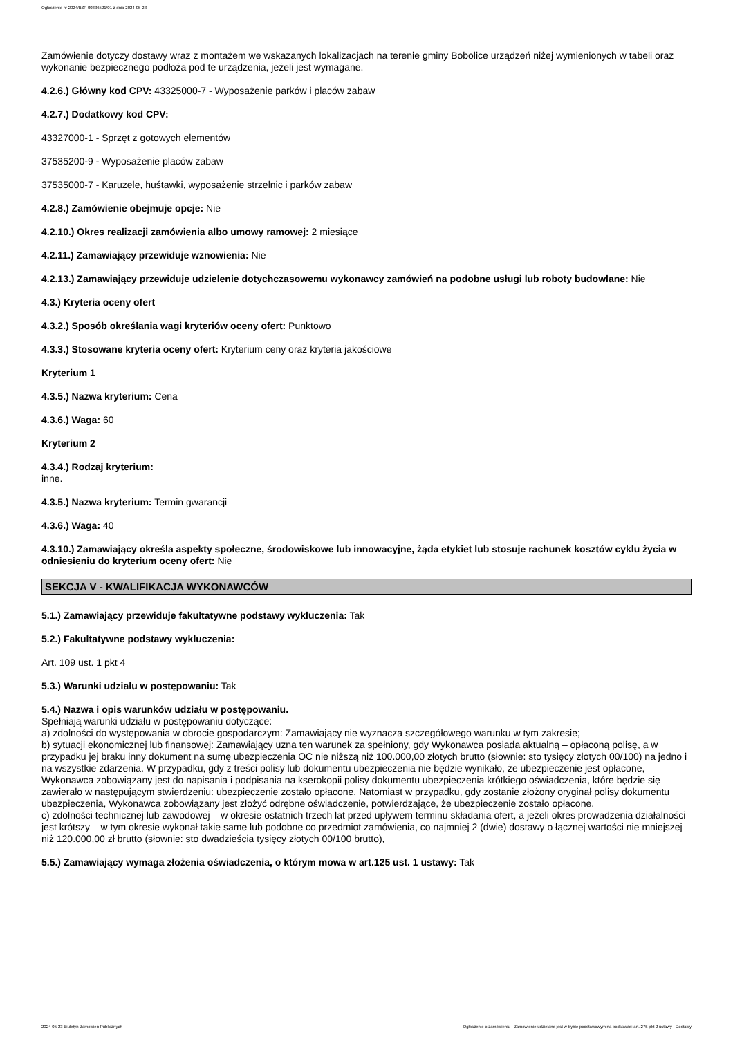Ogłoszenie nr 2024/BZP 00336521/01 z dnia 2024-05-23
Zamówienie dotyczy dostawy wraz z montażem we wskazanych lokalizacjach na terenie gminy Bobolice urządzeń niżej wymienionych w tabeli oraz wykonanie bezpiecznego podłoża pod te urządzenia, jeżeli jest wymagane.
4.2.6.) Główny kod CPV: 43325000-7 - Wyposażenie parków i placów zabaw
4.2.7.) Dodatkowy kod CPV:
43327000-1 - Sprzęt z gotowych elementów
37535200-9 - Wyposażenie placów zabaw
37535000-7 - Karuzele, huśtawki, wyposażenie strzelnic i parków zabaw
4.2.8.) Zamówienie obejmuje opcje: Nie
4.2.10.) Okres realizacji zamówienia albo umowy ramowej: 2 miesiące
4.2.11.) Zamawiający przewiduje wznowienia: Nie
4.2.13.) Zamawiający przewiduje udzielenie dotychczasowemu wykonawcy zamówień na podobne usługi lub roboty budowlane: Nie
4.3.) Kryteria oceny ofert
4.3.2.) Sposób określania wagi kryteriów oceny ofert: Punktowo
4.3.3.) Stosowane kryteria oceny ofert: Kryterium ceny oraz kryteria jakościowe
Kryterium 1
4.3.5.) Nazwa kryterium: Cena
4.3.6.) Waga: 60
Kryterium 2
4.3.4.) Rodzaj kryterium:
inne.
4.3.5.) Nazwa kryterium: Termin gwarancji
4.3.6.) Waga: 40
4.3.10.) Zamawiający określa aspekty społeczne, środowiskowe lub innowacyjne, żąda etykiet lub stosuje rachunek kosztów cyklu życia w odniesieniu do kryterium oceny ofert: Nie
SEKCJA V - KWALIFIKACJA WYKONAWCÓW
5.1.) Zamawiający przewiduje fakultatywne podstawy wykluczenia: Tak
5.2.) Fakultatywne podstawy wykluczenia:
Art. 109 ust. 1 pkt 4
5.3.) Warunki udziału w postępowaniu: Tak
5.4.) Nazwa i opis warunków udziału w postępowaniu.
Spełniają warunki udziału w postępowaniu dotyczące:
a) zdolności do występowania w obrocie gospodarczym: Zamawiający nie wyznacza szczegółowego warunku w tym zakresie;
b) sytuacji ekonomicznej lub finansowej: Zamawiający uzna ten warunek za spełniony, gdy Wykonawca posiada aktualną – opłaconą polisę, a w przypadku jej braku inny dokument na sumę ubezpieczenia OC nie niższą niż 100.000,00 złotych brutto (słownie: sto tysięcy złotych 00/100) na jedno i na wszystkie zdarzenia. W przypadku, gdy z treści polisy lub dokumentu ubezpieczenia nie będzie wynikało, że ubezpieczenie jest opłacone, Wykonawca zobowiązany jest do napisania i podpisania na kserokopii polisy dokumentu ubezpieczenia krótkiego oświadczenia, które będzie się zawierało w następującym stwierdzeniu: ubezpieczenie zostało opłacone. Natomiast w przypadku, gdy zostanie złożony oryginał polisy dokumentu ubezpieczenia, Wykonawca zobowiązany jest złożyć odrębne oświadczenie, potwierdzające, że ubezpieczenie zostało opłacone.
c) zdolności technicznej lub zawodowej – w okresie ostatnich trzech lat przed upływem terminu składania ofert, a jeżeli okres prowadzenia działalności jest krótszy – w tym okresie wykonał takie same lub podobne co przedmiot zamówienia, co najmniej 2 (dwie) dostawy o łącznej wartości nie mniejszej niż 120.000,00 zł brutto (słownie: sto dwadzieścia tysięcy złotych 00/100 brutto),
5.5.) Zamawiający wymaga złożenia oświadczenia, o którym mowa w art.125 ust. 1 ustawy: Tak
2024-05-23 Biuletyn Zamówień Publicznych Ogłoszenie o zamówieniu - Zamówienie udzielane jest w trybie podstawowym na podstawie: art. 275 pkt 2 ustawy - Dostawy